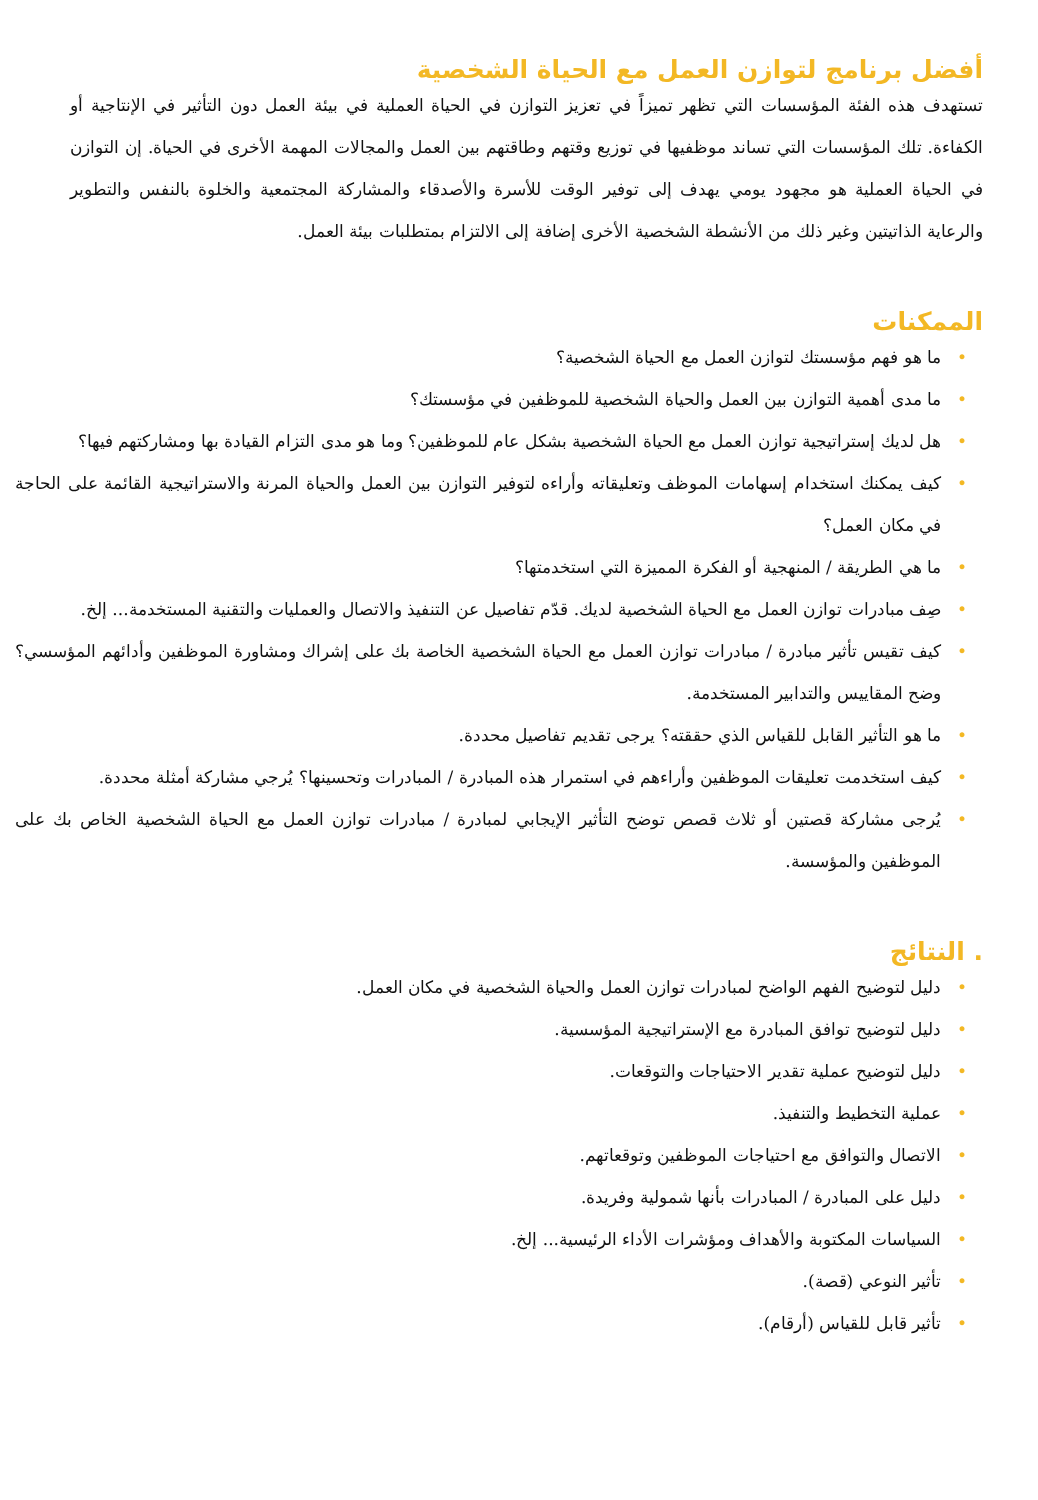أفضل برنامج لتوازن العمل مع الحياة الشخصية
تستهدف هذه الفئة المؤسسات التي تظهر تميزاً في تعزيز التوازن في الحياة العملية في بيئة العمل دون التأثير في الإنتاجية أو الكفاءة. تلك المؤسسات التي تساند موظفيها في توزيع وقتهم وطاقتهم بين العمل والمجالات المهمة الأخرى في الحياة. إن التوازن في الحياة العملية هو مجهود يومي يهدف إلى توفير الوقت للأسرة والأصدقاء والمشاركة المجتمعية والخلوة بالنفس والتطوير والرعاية الذاتيتين وغير ذلك من الأنشطة الشخصية الأخرى إضافة إلى الالتزام بمتطلبات بيئة العمل.
الممكنات
• ما هو فهم مؤسستك لتوازن العمل مع الحياة الشخصية؟
• ما مدى أهمية التوازن بين العمل والحياة الشخصية للموظفين في مؤسستك؟
• هل لديك إستراتيجية توازن العمل مع الحياة الشخصية بشكل عام للموظفين؟ وما هو مدى التزام القيادة بها ومشاركتهم فيها؟
• كيف يمكنك استخدام إسهامات الموظف وتعليقاته وأراءه لتوفير التوازن بين العمل والحياة المرنة والاستراتيجية القائمة على الحاجة في مكان العمل؟
• ما هي الطريقة / المنهجية أو الفكرة المميزة التي استخدمتها؟
• صِف مبادرات توازن العمل مع الحياة الشخصية لديك. قدّم تفاصيل عن التنفيذ والاتصال والعمليات والتقنية المستخدمة... إلخ.
• كيف تقيس تأثير مبادرة / مبادرات توازن العمل مع الحياة الشخصية الخاصة بك على إشراك ومشاورة الموظفين وأدائهم المؤسسي؟ وضح المقاييس والتدابير المستخدمة.
• ما هو التأثير القابل للقياس الذي حققته؟ يرجى تقديم تفاصيل محددة.
• كيف استخدمت تعليقات الموظفين وأراءهم في استمرار هذه المبادرة / المبادرات وتحسينها؟ يُرجي مشاركة أمثلة محددة.
• يُرجى مشاركة قصتين أو ثلاث قصص توضح التأثير الإيجابي لمبادرة / مبادرات توازن العمل مع الحياة الشخصية الخاص بك على الموظفين والمؤسسة.
. النتائج
• دليل لتوضيح الفهم الواضح لمبادرات توازن العمل والحياة الشخصية في مكان العمل.
• دليل لتوضيح توافق المبادرة مع الإستراتيجية المؤسسية.
• دليل لتوضيح عملية تقدير الاحتياجات والتوقعات.
• عملية التخطيط والتنفيذ.
• الاتصال والتوافق مع احتياجات الموظفين وتوقعاتهم.
• دليل على المبادرة / المبادرات بأنها شمولية وفريدة.
• السياسات المكتوبة والأهداف ومؤشرات الأداء الرئيسية... إلخ.
• تأثير النوعي (قصة).
• تأثير قابل للقياس (أرقام).